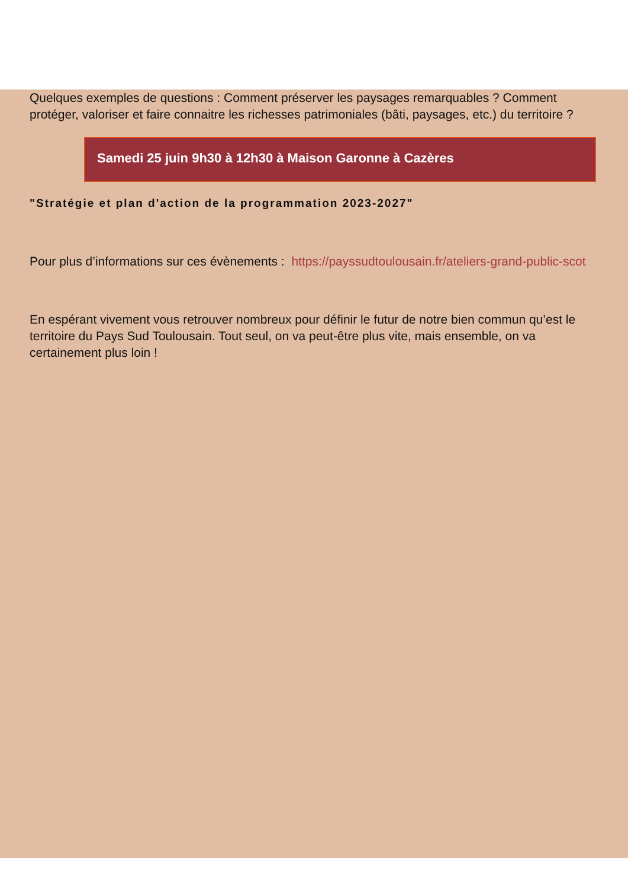Quelques exemples de questions : Comment préserver les paysages remarquables ? Comment protéger, valoriser et faire connaitre les richesses patrimoniales (bâti, paysages, etc.) du territoire ?
Samedi 25 juin 9h30 à 12h30 à Maison Garonne à Cazères
"Stratégie et plan d'action de la programmation 2023-2027"
Pour plus d’informations sur ces évènements : https://payssudtoulousain.fr/ateliers-grand-public-scot
En espérant vivement vous retrouver nombreux pour définir le futur de notre bien commun qu’est le territoire du Pays Sud Toulousain. Tout seul, on va peut-être plus vite, mais ensemble, on va certainement plus loin !